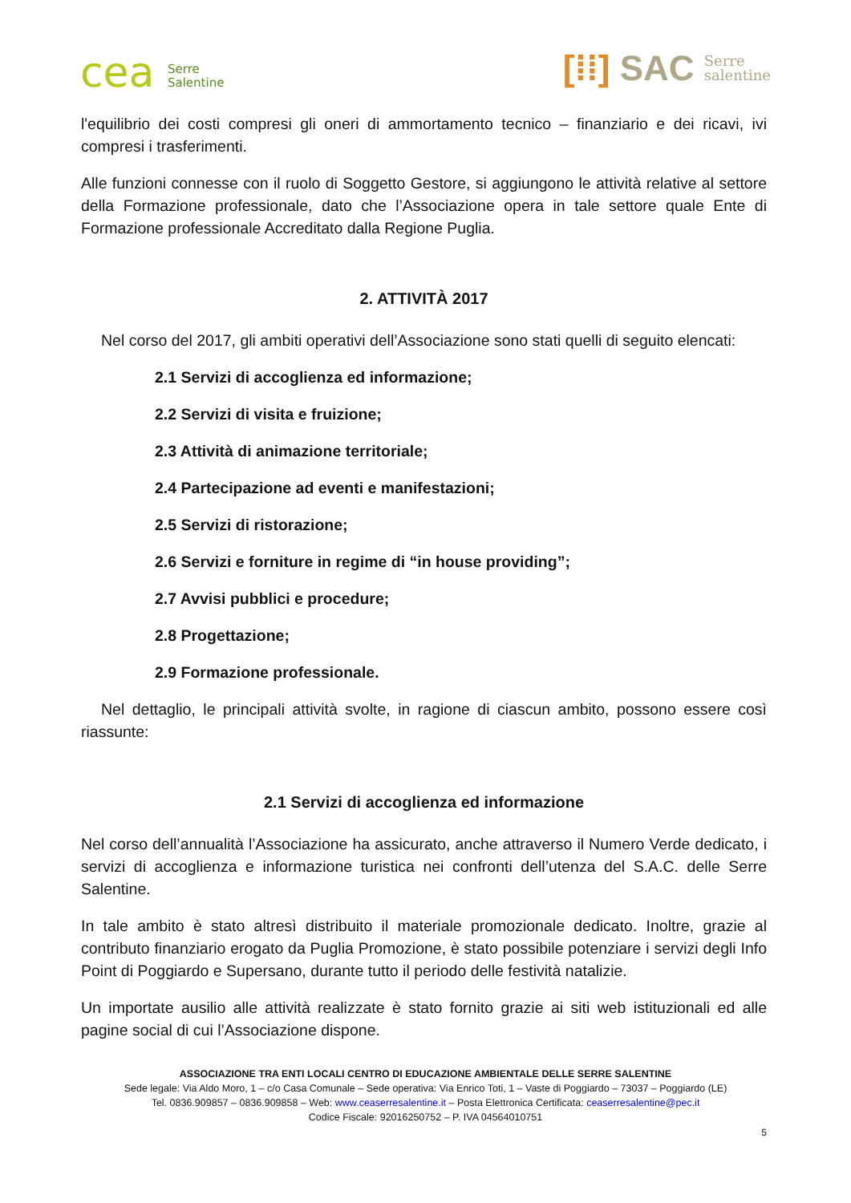cea Serre
Salentine
[⁞⁞] SAC Serre
salentine
l'equilibrio dei costi compresi gli oneri di ammortamento tecnico – finanziario e dei ricavi, ivi compresi i trasferimenti.
Alle funzioni connesse con il ruolo di Soggetto Gestore, si aggiungono le attività relative al settore della Formazione professionale, dato che l’Associazione opera in tale settore quale Ente di Formazione professionale Accreditato dalla Regione Puglia.
2. ATTIVITÀ 2017
Nel corso del 2017, gli ambiti operativi dell’Associazione sono stati quelli di seguito elencati:
2.1 Servizi di accoglienza ed informazione;
2.2 Servizi di visita e fruizione;
2.3 Attività di animazione territoriale;
2.4 Partecipazione ad eventi e manifestazioni;
2.5 Servizi di ristorazione;
2.6 Servizi e forniture in regime di “in house providing”;
2.7 Avvisi pubblici e procedure;
2.8 Progettazione;
2.9 Formazione professionale.
Nel dettaglio, le principali attività svolte, in ragione di ciascun ambito, possono essere così riassunte:
2.1 Servizi di accoglienza ed informazione
Nel corso dell’annualità l’Associazione ha assicurato, anche attraverso il Numero Verde dedicato, i servizi di accoglienza e informazione turistica nei confronti dell’utenza del S.A.C. delle Serre Salentine.
In tale ambito è stato altresì distribuito il materiale promozionale dedicato. Inoltre, grazie al contributo finanziario erogato da Puglia Promozione, è stato possibile potenziare i servizi degli Info Point di Poggiardo e Supersano, durante tutto il periodo delle festività natalizie.
Un importate ausilio alle attività realizzate è stato fornito grazie ai siti web istituzionali ed alle pagine social di cui l’Associazione dispone.
ASSOCIAZIONE TRA ENTI LOCALI CENTRO DI EDUCAZIONE AMBIENTALE DELLE SERRE SALENTINE
Sede legale: Via Aldo Moro, 1 – c/o Casa Comunale – Sede operativa: Via Enrico Toti, 1 – Vaste di Poggiardo – 73037 – Poggiardo (LE)
Tel. 0836.909857 – 0836.909858 – Web: www.ceaserresalentine.it – Posta Elettronica Certificata: ceaserresalentine@pec.it
Codice Fiscale: 92016250752 – P. IVA 04564010751
5